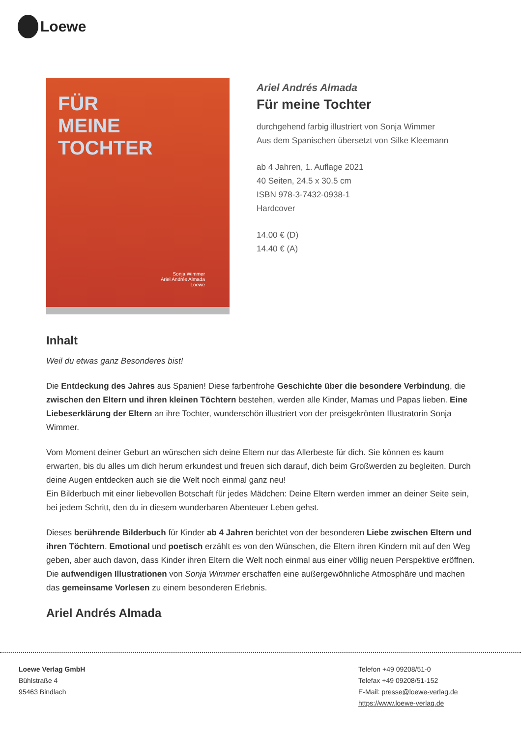Loewe
FÜR
MEINE TOCHTER
Sonja Wimmer
Ariel Andrés Almada
Loewe
Ariel Andrés Almada
Für meine Tochter
durchgehend farbig illustriert von Sonja Wimmer
Aus dem Spanischen übersetzt von Silke Kleemann
ab 4 Jahren, 1. Auflage 2021
40 Seiten, 24.5 x 30.5 cm
ISBN 978-3-7432-0938-1
Hardcover
14.00 € (D)
14.40 € (A)
Inhalt
Weil du etwas ganz Besonderes bist!
Die Entdeckung des Jahres aus Spanien! Diese farbenfrohe Geschichte über die besondere Verbindung, die zwischen den Eltern und ihren kleinen Töchtern bestehen, werden alle Kinder, Mamas und Papas lieben. Eine Liebeserklärung der Eltern an ihre Tochter, wunderschön illustriert von der preisgekrönten Illustratorin Sonja Wimmer.
Vom Moment deiner Geburt an wünschen sich deine Eltern nur das Allerbeste für dich. Sie können es kaum erwarten, bis du alles um dich herum erkundest und freuen sich darauf, dich beim Großwerden zu begleiten. Durch deine Augen entdecken auch sie die Welt noch einmal ganz neu!
Ein Bilderbuch mit einer liebevollen Botschaft für jedes Mädchen: Deine Eltern werden immer an deiner Seite sein, bei jedem Schritt, den du in diesem wunderbaren Abenteuer Leben gehst.
Dieses berührende Bilderbuch für Kinder ab 4 Jahren berichtet von der besonderen Liebe zwischen Eltern und ihren Töchtern. Emotional und poetisch erzählt es von den Wünschen, die Eltern ihren Kindern mit auf den Weg geben, aber auch davon, dass Kinder ihren Eltern die Welt noch einmal aus einer völlig neuen Perspektive eröffnen. Die aufwendigen Illustrationen von Sonja Wimmer erschaffen eine außergewöhnliche Atmosphäre und machen das gemeinsame Vorlesen zu einem besonderen Erlebnis.
Ariel Andrés Almada
Loewe Verlag GmbH
Bühlstraße 4
95463 Bindlach
Telefon +49 09208/51-0
Telefax +49 09208/51-152
E-Mail: presse@loewe-verlag.de
https://www.loewe-verlag.de